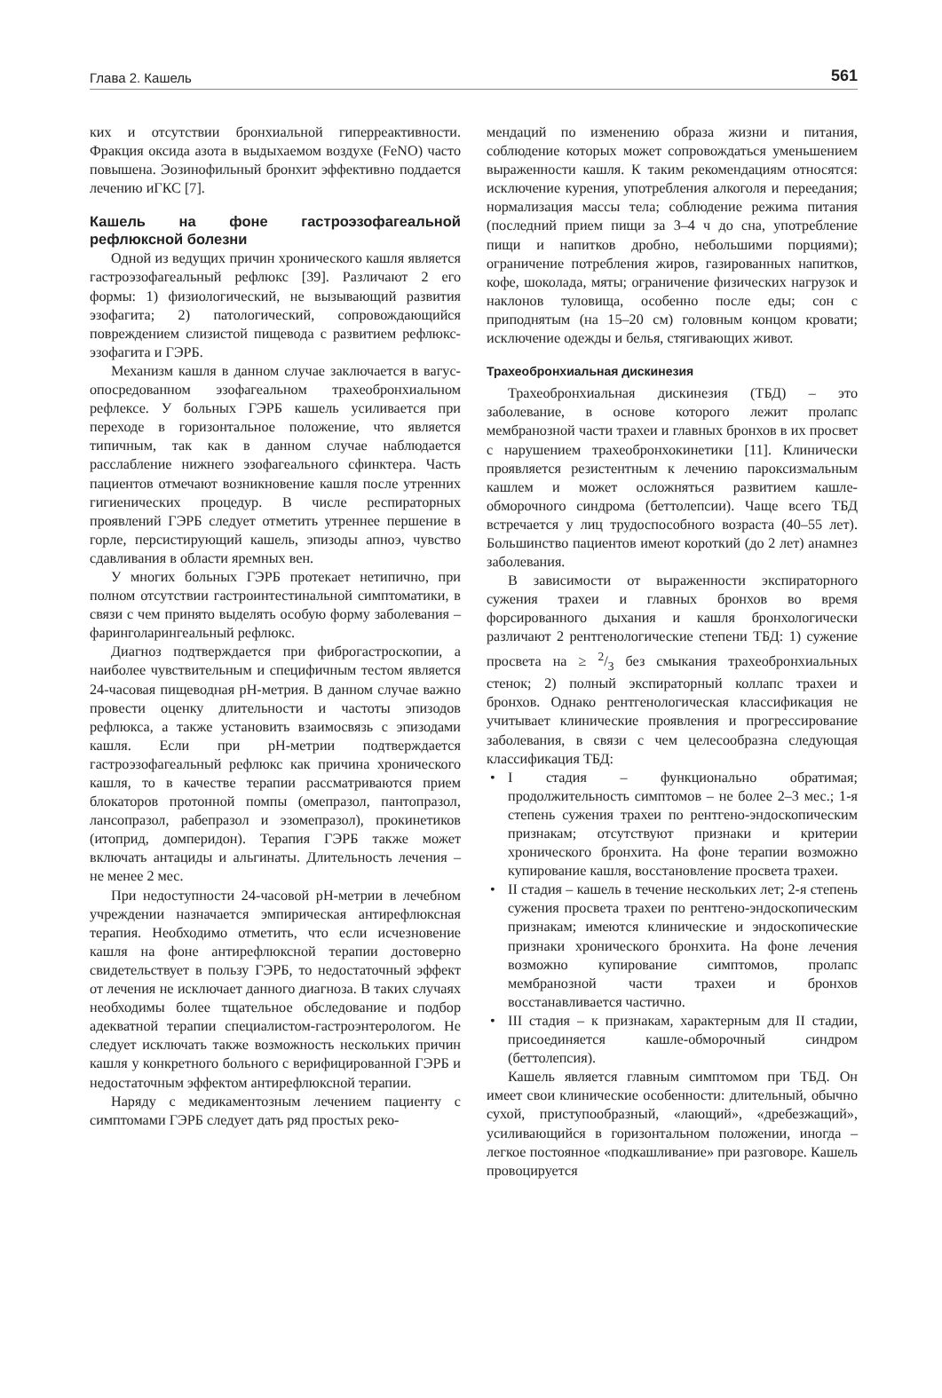Глава 2. Кашель 561
ких и отсутствии бронхиальной гиперреактивности. Фракция оксида азота в выдыхаемом воздухе (FeNO) часто повышена. Эозинофильный бронхит эффективно поддается лечению иГКС [7].
Кашель на фоне гастроэзофагеальной рефлюксной болезни
Одной из ведущих причин хронического кашля является гастроэзофагеальный рефлюкс [39]. Различают 2 его формы: 1) физиологический, не вызывающий развития эзофагита; 2) патологический, сопровождающийся повреждением слизистой пищевода с развитием рефлюкс-эзофагита и ГЭРБ.
Механизм кашля в данном случае заключается в вагус-опосредованном эзофагеальном трахеобронхиальном рефлексе. У больных ГЭРБ кашель усиливается при переходе в горизонтальное положение, что является типичным, так как в данном случае наблюдается расслабление нижнего эзофагеального сфинктера. Часть пациентов отмечают возникновение кашля после утренних гигиенических процедур. В числе респираторных проявлений ГЭРБ следует отметить утреннее першение в горле, персистирующий кашель, эпизоды апноэ, чувство сдавливания в области яремных вен.
У многих больных ГЭРБ протекает нетипично, при полном отсутствии гастроинтестинальной симптоматики, в связи с чем принято выделять особую форму заболевания – фаринголарингеальный рефлюкс.
Диагноз подтверждается при фиброгастроскопии, а наиболее чувствительным и специфичным тестом является 24-часовая пищеводная pH-метрия. В данном случае важно провести оценку длительности и частоты эпизодов рефлюкса, а также установить взаимосвязь с эпизодами кашля. Если при pH-метрии подтверждается гастроэзофагеальный рефлюкс как причина хронического кашля, то в качестве терапии рассматриваются прием блокаторов протонной помпы (омепразол, пантопразол, лансопразол, рабепразол и эзомепразол), прокинетиков (итоприд, домперидон). Терапия ГЭРБ также может включать антациды и альгинаты. Длительность лечения – не менее 2 мес.
При недоступности 24-часовой pH-метрии в лечебном учреждении назначается эмпирическая антирефлюксная терапия. Необходимо отметить, что если исчезновение кашля на фоне антирефлюксной терапии достоверно свидетельствует в пользу ГЭРБ, то недостаточный эффект от лечения не исключает данного диагноза. В таких случаях необходимы более тщательное обследование и подбор адекватной терапии специалистом-гастроэнтерологом. Не следует исключать также возможность нескольких причин кашля у конкретного больного с верифицированной ГЭРБ и недостаточным эффектом антирефлюксной терапии.
Наряду с медикаментозным лечением пациенту с симптомами ГЭРБ следует дать ряд простых реко-
мендаций по изменению образа жизни и питания, соблюдение которых может сопровождаться уменьшением выраженности кашля. К таким рекомендациям относятся: исключение курения, употребления алкоголя и переедания; нормализация массы тела; соблюдение режима питания (последний прием пищи за 3–4 ч до сна, употребление пищи и напитков дробно, небольшими порциями); ограничение потребления жиров, газированных напитков, кофе, шоколада, мяты; ограничение физических нагрузок и наклонов туловища, особенно после еды; сон с приподнятым (на 15–20 см) головным концом кровати; исключение одежды и белья, стягивающих живот.
Трахеобронхиальная дискинезия
Трахеобронхиальная дискинезия (ТБД) – это заболевание, в основе которого лежит пролапс мембранозной части трахеи и главных бронхов в их просвет с нарушением трахеобронхокинетики [11]. Клинически проявляется резистентным к лечению пароксизмальным кашлем и может осложняться развитием кашле-обморочного синдрома (беттолепсии). Чаще всего ТБД встречается у лиц трудоспособного возраста (40–55 лет). Большинство пациентов имеют короткий (до 2 лет) анамнез заболевания.
В зависимости от выраженности экспираторного сужения трахеи и главных бронхов во время форсированного дыхания и кашля бронхологически различают 2 рентгенологические степени ТБД: 1) сужение просвета на ≥ 2/3 без смыкания трахеобронхиальных стенок; 2) полный экспираторный коллапс трахеи и бронхов. Однако рентгенологическая классификация не учитывает клинические проявления и прогрессирование заболевания, в связи с чем целесообразна следующая классификация ТБД:
• I стадия – функционально обратимая; продолжительность симптомов – не более 2–3 мес.; 1-я степень сужения трахеи по рентгено-эндоскопическим признакам; отсутствуют признаки и критерии хронического бронхита. На фоне терапии возможно купирование кашля, восстановление просвета трахеи.
• II стадия – кашель в течение нескольких лет; 2-я степень сужения просвета трахеи по рентгено-эндоскопическим признакам; имеются клинические и эндоскопические признаки хронического бронхита. На фоне лечения возможно купирование симптомов, пролапс мембранозной части трахеи и бронхов восстанавливается частично.
• III стадия – к признакам, характерным для II стадии, присоединяется кашле-обморочный синдром (беттолепсия).
Кашель является главным симптомом при ТБД. Он имеет свои клинические особенности: длительный, обычно сухой, приступообразный, «лающий», «дребезжащий», усиливающийся в горизонтальном положении, иногда – легкое постоянное «подкашливание» при разговоре. Кашель провоцируется